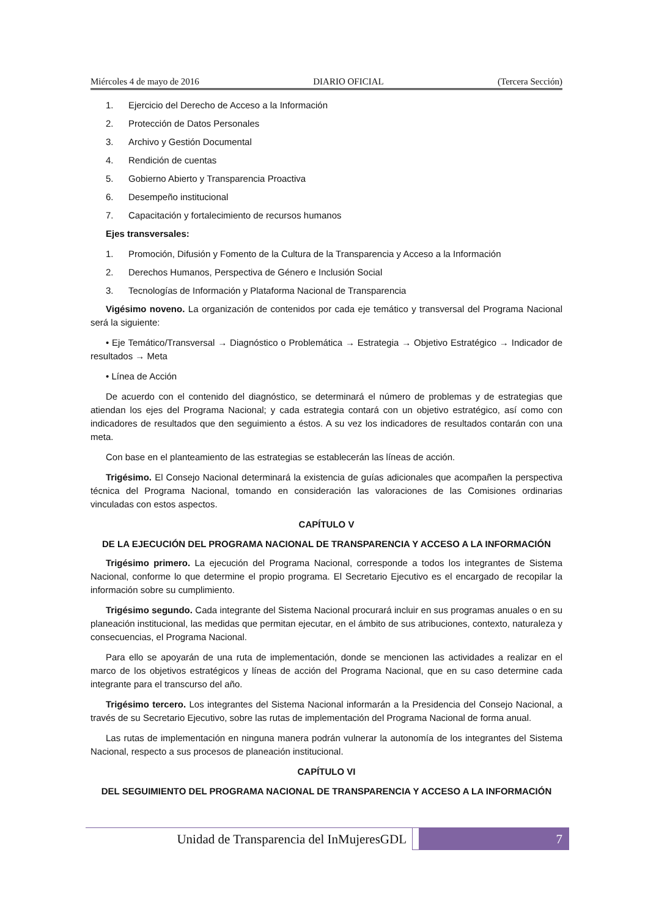Miércoles 4 de mayo de 2016 DIARIO OFICIAL (Tercera Sección)
1. Ejercicio del Derecho de Acceso a la Información
2. Protección de Datos Personales
3. Archivo y Gestión Documental
4. Rendición de cuentas
5. Gobierno Abierto y Transparencia Proactiva
6. Desempeño institucional
7. Capacitación y fortalecimiento de recursos humanos
Ejes transversales:
1. Promoción, Difusión y Fomento de la Cultura de la Transparencia y Acceso a la Información
2. Derechos Humanos, Perspectiva de Género e Inclusión Social
3. Tecnologías de Información y Plataforma Nacional de Transparencia
Vigésimo noveno. La organización de contenidos por cada eje temático y transversal del Programa Nacional será la siguiente:
• Eje Temático/Transversal → Diagnóstico o Problemática → Estrategia → Objetivo Estratégico → Indicador de resultados → Meta
• Línea de Acción
De acuerdo con el contenido del diagnóstico, se determinará el número de problemas y de estrategias que atiendan los ejes del Programa Nacional; y cada estrategia contará con un objetivo estratégico, así como con indicadores de resultados que den seguimiento a éstos. A su vez los indicadores de resultados contarán con una meta.
Con base en el planteamiento de las estrategias se establecerán las líneas de acción.
Trigésimo. El Consejo Nacional determinará la existencia de guías adicionales que acompañen la perspectiva técnica del Programa Nacional, tomando en consideración las valoraciones de las Comisiones ordinarias vinculadas con estos aspectos.
CAPÍTULO V
DE LA EJECUCIÓN DEL PROGRAMA NACIONAL DE TRANSPARENCIA Y ACCESO A LA INFORMACIÓN
Trigésimo primero. La ejecución del Programa Nacional, corresponde a todos los integrantes de Sistema Nacional, conforme lo que determine el propio programa. El Secretario Ejecutivo es el encargado de recopilar la información sobre su cumplimiento.
Trigésimo segundo. Cada integrante del Sistema Nacional procurará incluir en sus programas anuales o en su planeación institucional, las medidas que permitan ejecutar, en el ámbito de sus atribuciones, contexto, naturaleza y consecuencias, el Programa Nacional.
Para ello se apoyarán de una ruta de implementación, donde se mencionen las actividades a realizar en el marco de los objetivos estratégicos y líneas de acción del Programa Nacional, que en su caso determine cada integrante para el transcurso del año.
Trigésimo tercero. Los integrantes del Sistema Nacional informarán a la Presidencia del Consejo Nacional, a través de su Secretario Ejecutivo, sobre las rutas de implementación del Programa Nacional de forma anual.
Las rutas de implementación en ninguna manera podrán vulnerar la autonomía de los integrantes del Sistema Nacional, respecto a sus procesos de planeación institucional.
CAPÍTULO VI
DEL SEGUIMIENTO DEL PROGRAMA NACIONAL DE TRANSPARENCIA Y ACCESO A LA INFORMACIÓN
Unidad de Transparencia del InMujeresGDL
7